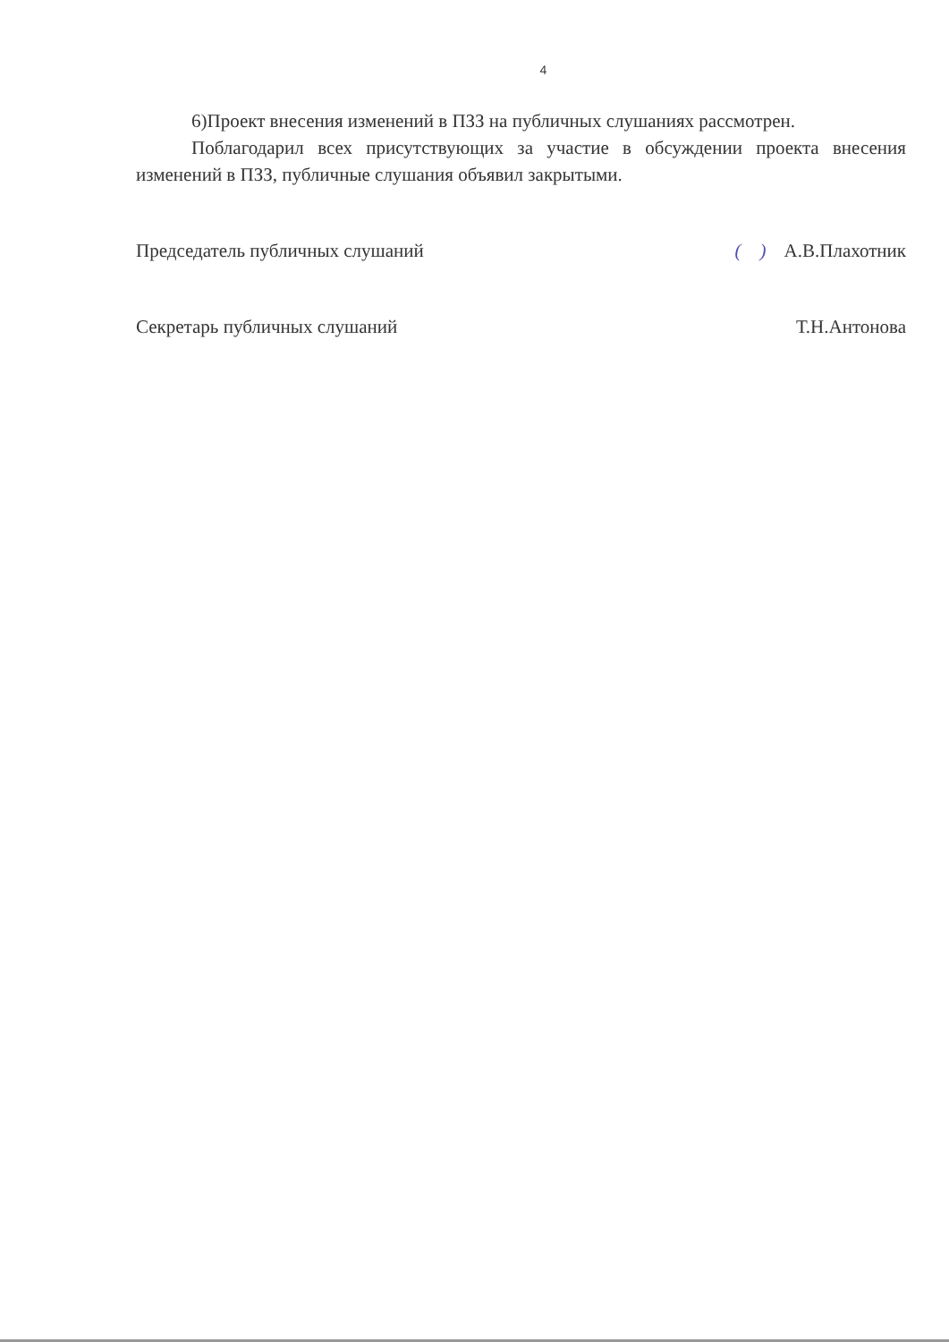4
6)Проект внесения изменений в ПЗЗ на публичных слушаниях рассмотрен.
Поблагодарил всех присутствующих за участие в обсуждении проекта внесения изменений в ПЗЗ, публичные слушания объявил закрытыми.
Председатель публичных слушаний ( ) А.В.Плахотник
Секретарь публичных слушаний Т.Н.Антонова